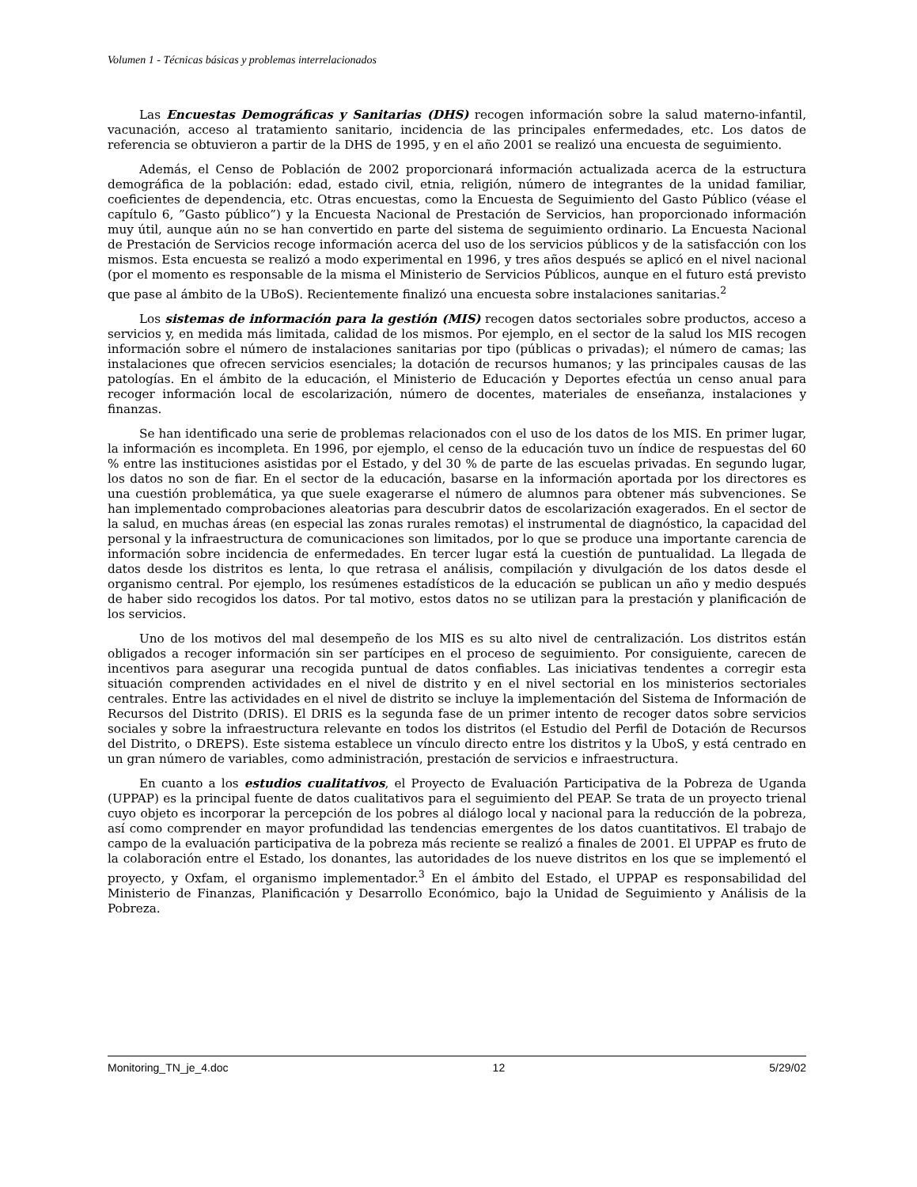Volumen 1 - Técnicas básicas y problemas interrelacionados
Las Encuestas Demográficas y Sanitarias (DHS) recogen información sobre la salud materno-infantil, vacunación, acceso al tratamiento sanitario, incidencia de las principales enfermedades, etc. Los datos de referencia se obtuvieron a partir de la DHS de 1995, y en el año 2001 se realizó una encuesta de seguimiento.
Además, el Censo de Población de 2002 proporcionará información actualizada acerca de la estructura demográfica de la población: edad, estado civil, etnia, religión, número de integrantes de la unidad familiar, coeficientes de dependencia, etc. Otras encuestas, como la Encuesta de Seguimiento del Gasto Público (véase el capítulo 6, ”Gasto público”) y la Encuesta Nacional de Prestación de Servicios, han proporcionado información muy útil, aunque aún no se han convertido en parte del sistema de seguimiento ordinario. La Encuesta Nacional de Prestación de Servicios recoge información acerca del uso de los servicios públicos y de la satisfacción con los mismos. Esta encuesta se realizó a modo experimental en 1996, y tres años después se aplicó en el nivel nacional (por el momento es responsable de la misma el Ministerio de Servicios Públicos, aunque en el futuro está previsto que pase al ámbito de la UBoS). Recientemente finalizó una encuesta sobre instalaciones sanitarias.<sup>2</sup>
Los sistemas de información para la gestión (MIS) recogen datos sectoriales sobre productos, acceso a servicios y, en medida más limitada, calidad de los mismos. Por ejemplo, en el sector de la salud los MIS recogen información sobre el número de instalaciones sanitarias por tipo (públicas o privadas); el número de camas; las instalaciones que ofrecen servicios esenciales; la dotación de recursos humanos; y las principales causas de las patologías. En el ámbito de la educación, el Ministerio de Educación y Deportes efectúa un censo anual para recoger información local de escolarización, número de docentes, materiales de enseñanza, instalaciones y finanzas.
Se han identificado una serie de problemas relacionados con el uso de los datos de los MIS. En primer lugar, la información es incompleta. En 1996, por ejemplo, el censo de la educación tuvo un índice de respuestas del 60 % entre las instituciones asistidas por el Estado, y del 30 % de parte de las escuelas privadas. En segundo lugar, los datos no son de fiar. En el sector de la educación, basarse en la información aportada por los directores es una cuestión problemática, ya que suele exagerarse el número de alumnos para obtener más subvenciones. Se han implementado comprobaciones aleatorias para descubrir datos de escolarización exagerados. En el sector de la salud, en muchas áreas (en especial las zonas rurales remotas) el instrumental de diagnóstico, la capacidad del personal y la infraestructura de comunicaciones son limitados, por lo que se produce una importante carencia de información sobre incidencia de enfermedades. En tercer lugar está la cuestión de puntualidad. La llegada de datos desde los distritos es lenta, lo que retrasa el análisis, compilación y divulgación de los datos desde el organismo central. Por ejemplo, los resúmenes estadísticos de la educación se publican un año y medio después de haber sido recogidos los datos. Por tal motivo, estos datos no se utilizan para la prestación y planificación de los servicios.
Uno de los motivos del mal desempeño de los MIS es su alto nivel de centralización. Los distritos están obligados a recoger información sin ser partícipes en el proceso de seguimiento. Por consiguiente, carecen de incentivos para asegurar una recogida puntual de datos confiables. Las iniciativas tendentes a corregir esta situación comprenden actividades en el nivel de distrito y en el nivel sectorial en los ministerios sectoriales centrales. Entre las actividades en el nivel de distrito se incluye la implementación del Sistema de Información de Recursos del Distrito (DRIS). El DRIS es la segunda fase de un primer intento de recoger datos sobre servicios sociales y sobre la infraestructura relevante en todos los distritos (el Estudio del Perfil de Dotación de Recursos del Distrito, o DREPS). Este sistema establece un vínculo directo entre los distritos y la UboS, y está centrado en un gran número de variables, como administración, prestación de servicios e infraestructura.
En cuanto a los estudios cualitativos, el Proyecto de Evaluación Participativa de la Pobreza de Uganda (UPPAP) es la principal fuente de datos cualitativos para el seguimiento del PEAP. Se trata de un proyecto trienal cuyo objeto es incorporar la percepción de los pobres al diálogo local y nacional para la reducción de la pobreza, así como comprender en mayor profundidad las tendencias emergentes de los datos cuantitativos. El trabajo de campo de la evaluación participativa de la pobreza más reciente se realizó a finales de 2001. El UPPAP es fruto de la colaboración entre el Estado, los donantes, las autoridades de los nueve distritos en los que se implementó el proyecto, y Oxfam, el organismo implementador.<sup>3</sup> En el ámbito del Estado, el UPPAP es responsabilidad del Ministerio de Finanzas, Planificación y Desarrollo Económico, bajo la Unidad de Seguimiento y Análisis de la Pobreza.
Monitoring_TN_je_4.doc 12 5/29/02